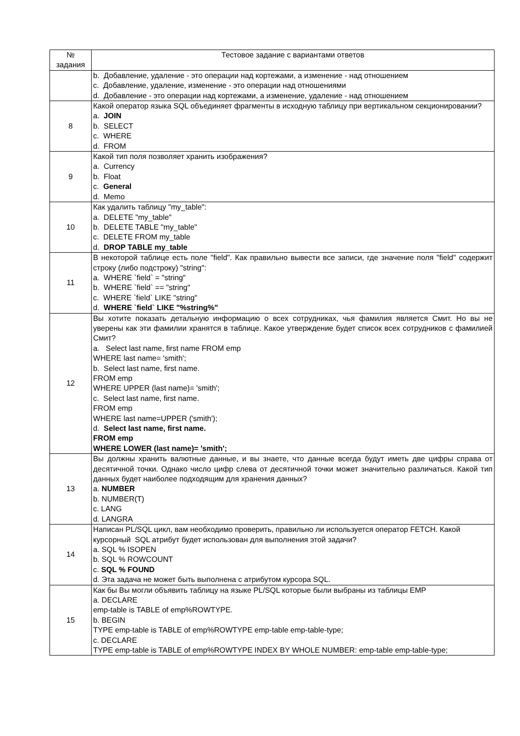| № задания | Тестовое задание с вариантами ответов |
| --- | --- |
| | b. Добавление, удаление - это операции над кортежами, а изменение - над отношением c. Добавление, удаление, изменение - это операции над отношениями d. Добавление - это операции над кортежами, а изменение, удаление - над отношением |
| 8 | Какой оператор языка SQL объединяет фрагменты в исходную таблицу при вертикальном секционировании? a. JOIN b. SELECT c. WHERE d. FROM |
| 9 | Какой тип поля позволяет хранить изображения? a. Currency b. Float c. General d. Memo |
| 10 | Как удалить таблицу "my_table": a. DELETE "my_table" b. DELETE TABLE "my_table" c. DELETE FROM my_table d. DROP TABLE my_table |
| 11 | В некоторой таблице есть поле "field". Как правильно вывести все записи, где значение поля "field" содержит строку (либо подстроку) "string": a. WHERE `field` = "string" b. WHERE `field` == "string" c. WHERE `field` LIKE "string" d. WHERE `field` LIKE "%string%" |
| 12 | Вы хотите показать детальную информацию о всех сотрудниках, чья фамилия является Смит. Но вы не уверены как эти фамилии хранятся в таблице. Какое утверждение будет список всех сотрудников с фамилией Смит? a. Select last name, first name FROM emp WHERE last name= 'smith'; b. Select last name, first name. FROM emp WHERE UPPER (last name)= 'smith'; c. Select last name, first name. FROM emp WHERE last name=UPPER ('smith'); d. Select last name, first name. FROM emp WHERE LOWER (last name)= 'smith'; |
| 13 | Вы должны хранить валютные данные, и вы знаете, что данные всегда будут иметь две цифры справа от десятичной точки. Однако число цифр слева от десятичной точки может значительно различаться. Какой тип данных будет наиболее подходящим для хранения данных? a. NUMBER b. NUMBER(T) c. LANG d. LANGRA |
| 14 | Написан PL/SQL цикл, вам необходимо проверить, правильно ли используется оператор FETCH. Какой курсорный SQL атрибут будет использован для выполнения этой задачи? a. SQL % ISOPEN b. SQL % ROWCOUNT c. SQL % FOUND d. Эта задача не может быть выполнена с атрибутом курсора SQL. |
| 15 | Как бы Вы могли объявить таблицу на языке PL/SQL которые были выбраны из таблицы EMP a. DECLARE emp-table is TABLE of emp%ROWTYPE. b. BEGIN TYPE emp-table is TABLE of emp%ROWTYPE emp-table emp-table-type; c. DECLARE TYPE emp-table is TABLE of emp%ROWTYPE INDEX BY WHOLE NUMBER: emp-table emp-table-type; |